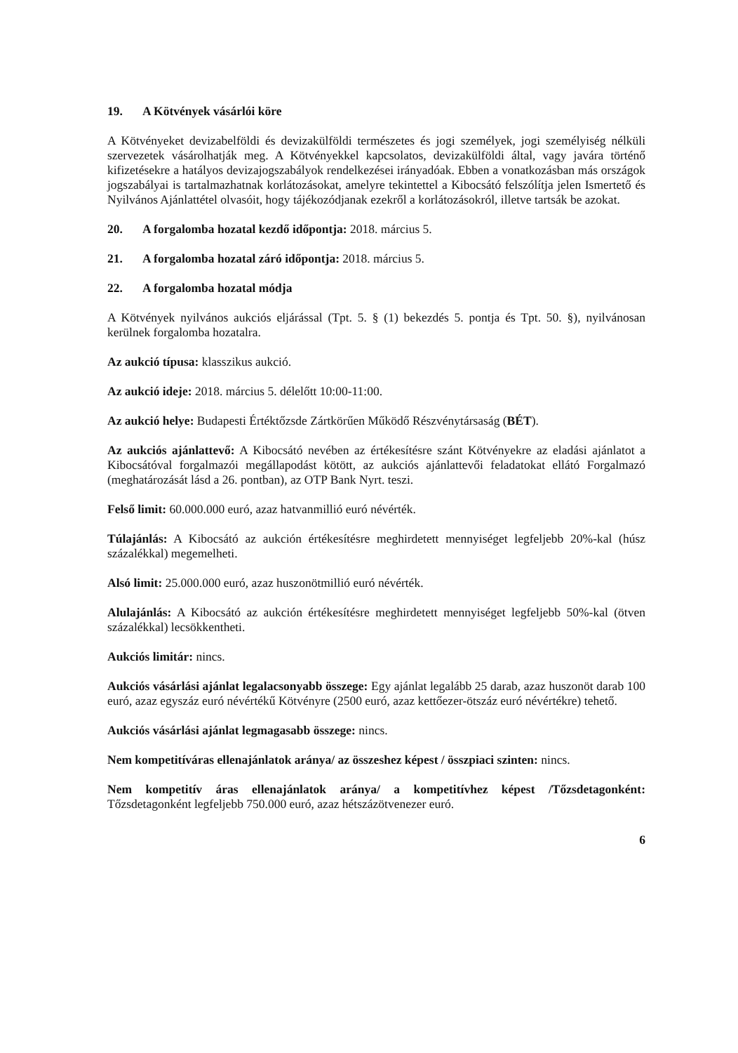19. A Kötvények vásárlói köre
A Kötvényeket devizabelföldi és devizakülföldi természetes és jogi személyek, jogi személyiség nélküli szervezetek vásárolhatják meg. A Kötvényekkel kapcsolatos, devizakülföldi által, vagy javára történő kifizetésekre a hatályos devizajogszabályok rendelkezései irányadóak. Ebben a vonatkozásban más országok jogszabályai is tartalmazhatnak korlátozásokat, amelyre tekintettel a Kibocsátó felszólítja jelen Ismertető és Nyilvános Ajánlattétel olvasóit, hogy tájékozódjanak ezekről a korlátozásokról, illetve tartsák be azokat.
20. A forgalomba hozatal kezdő időpontja: 2018. március 5.
21. A forgalomba hozatal záró időpontja: 2018. március 5.
22. A forgalomba hozatal módja
A Kötvények nyilvános aukciós eljárással (Tpt. 5. § (1) bekezdés 5. pontja és Tpt. 50. §), nyilvánosan kerülnek forgalomba hozatalra.
Az aukció típusa: klasszikus aukció.
Az aukció ideje: 2018. március 5. délelőtt 10:00-11:00.
Az aukció helye: Budapesti Értéktőzsde Zártkörűen Működő Részvénytársaság (BÉT).
Az aukciós ajánlattevő: A Kibocsátó nevében az értékesítésre szánt Kötvényekre az eladási ajánlatot a Kibocsátóval forgalmazói megállapodást kötött, az aukciós ajánlattevői feladatokat ellátó Forgalmazó (meghatározását lásd a 26. pontban), az OTP Bank Nyrt. teszi.
Felső limit: 60.000.000 euró, azaz hatvanmillió euró névérték.
Túlajánlás: A Kibocsátó az aukción értékesítésre meghirdetett mennyiséget legfeljebb 20%-kal (húsz százalékkal) megemelheti.
Alsó limit: 25.000.000 euró, azaz huszonötmillió euró névérték.
Alulajánlás: A Kibocsátó az aukción értékesítésre meghirdetett mennyiséget legfeljebb 50%-kal (ötven százalékkal) lecsökkentheti.
Aukciós limitár: nincs.
Aukciós vásárlási ajánlat legalacsonyabb összege: Egy ajánlat legalább 25 darab, azaz huszonöt darab 100 euró, azaz egyszáz euró névértékű Kötvényre (2500 euró, azaz kettőezer-ötszáz euró névértékre) tehető.
Aukciós vásárlási ajánlat legmagasabb összege: nincs.
Nem kompetitíváras ellenajánlatok aránya/ az összeshez képest / összpiaci szinten: nincs.
Nem kompetitív áras ellenajánlatok aránya/ a kompetitívhez képest /Tőzsdetagonként: Tőzsdetagonként legfeljebb 750.000 euró, azaz hétszázötvenezer euró.
6